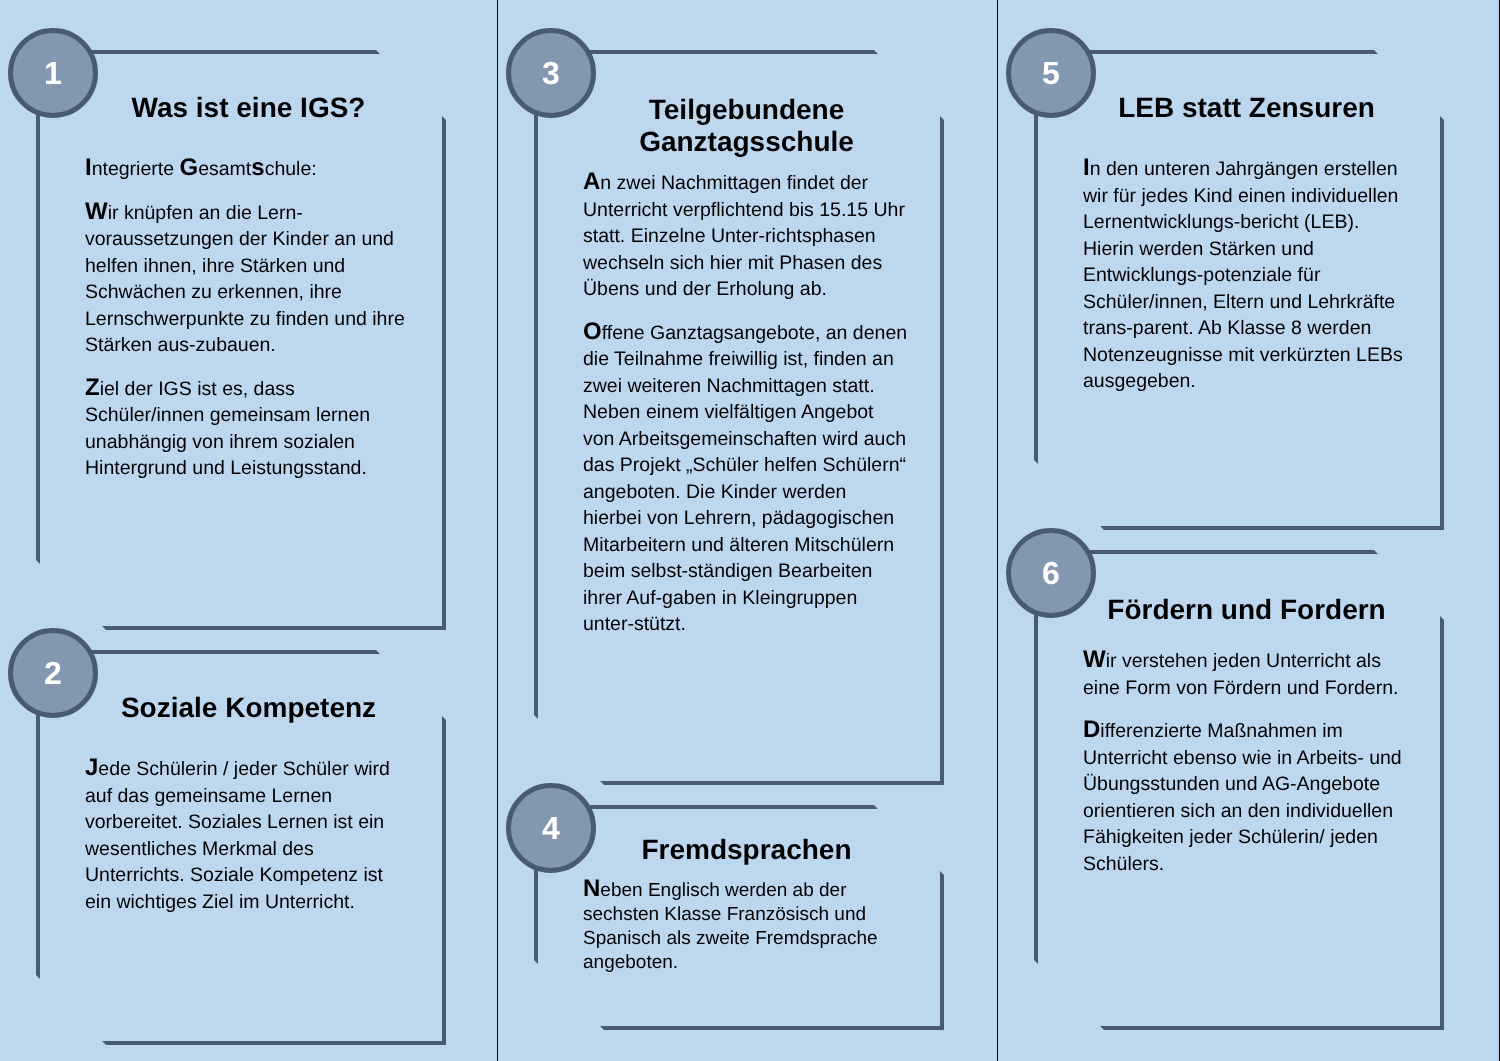1
Was ist eine IGS?
Integrierte Gesamtschule:
Wir knüpfen an die Lern-voraussetzungen der Kinder an und helfen ihnen, ihre Stärken und Schwächen zu erkennen, ihre Lernschwerpunkte zu finden und ihre Stärken aus-zubauen.
Ziel der IGS ist es, dass Schüler/innen gemeinsam lernen unabhängig von ihrem sozialen Hintergrund und Leistungsstand.
2
Soziale Kompetenz
Jede Schülerin / jeder Schüler wird auf das gemeinsame Lernen vorbereitet. Soziales Lernen ist ein wesentliches Merkmal des Unterrichts. Soziale Kompetenz ist ein wichtiges Ziel im Unterricht.
3
Teilgebundene Ganztagsschule
An zwei Nachmittagen findet der Unterricht verpflichtend bis 15.15 Uhr statt. Einzelne Unter-richtsphasen wechseln sich hier mit Phasen des Übens und der Erholung ab.
Offene Ganztagsangebote, an denen die Teilnahme freiwillig ist, finden an zwei weiteren Nachmittagen statt. Neben einem vielfältigen Angebot von Arbeitsgemeinschaften wird auch das Projekt „Schüler helfen Schülern“ angeboten. Die Kinder werden hierbei von Lehrern, pädagogischen Mitarbeitern und älteren Mitschülern beim selbst-ständigen Bearbeiten ihrer Auf-gaben in Kleingruppen unter-stützt.
4
Fremdsprachen
Neben Englisch werden ab der sechsten Klasse Französisch und Spanisch als zweite Fremdsprache angeboten.
5
LEB statt Zensuren
In den unteren Jahrgängen erstellen wir für jedes Kind einen individuellen Lernentwicklungs-bericht (LEB). Hierin werden Stärken und Entwicklungs-potenziale für Schüler/innen, Eltern und Lehrkräfte trans-parent. Ab Klasse 8 werden Notenzeugnisse mit verkürzten LEBs ausgegeben.
6
Fördern und Fordern
Wir verstehen jeden Unterricht als eine Form von Fördern und Fordern.
Differenzierte Maßnahmen im Unterricht ebenso wie in Arbeits- und Übungsstunden und AG-Angebote orientieren sich an den individuellen Fähigkeiten jeder Schülerin/ jeden Schülers.